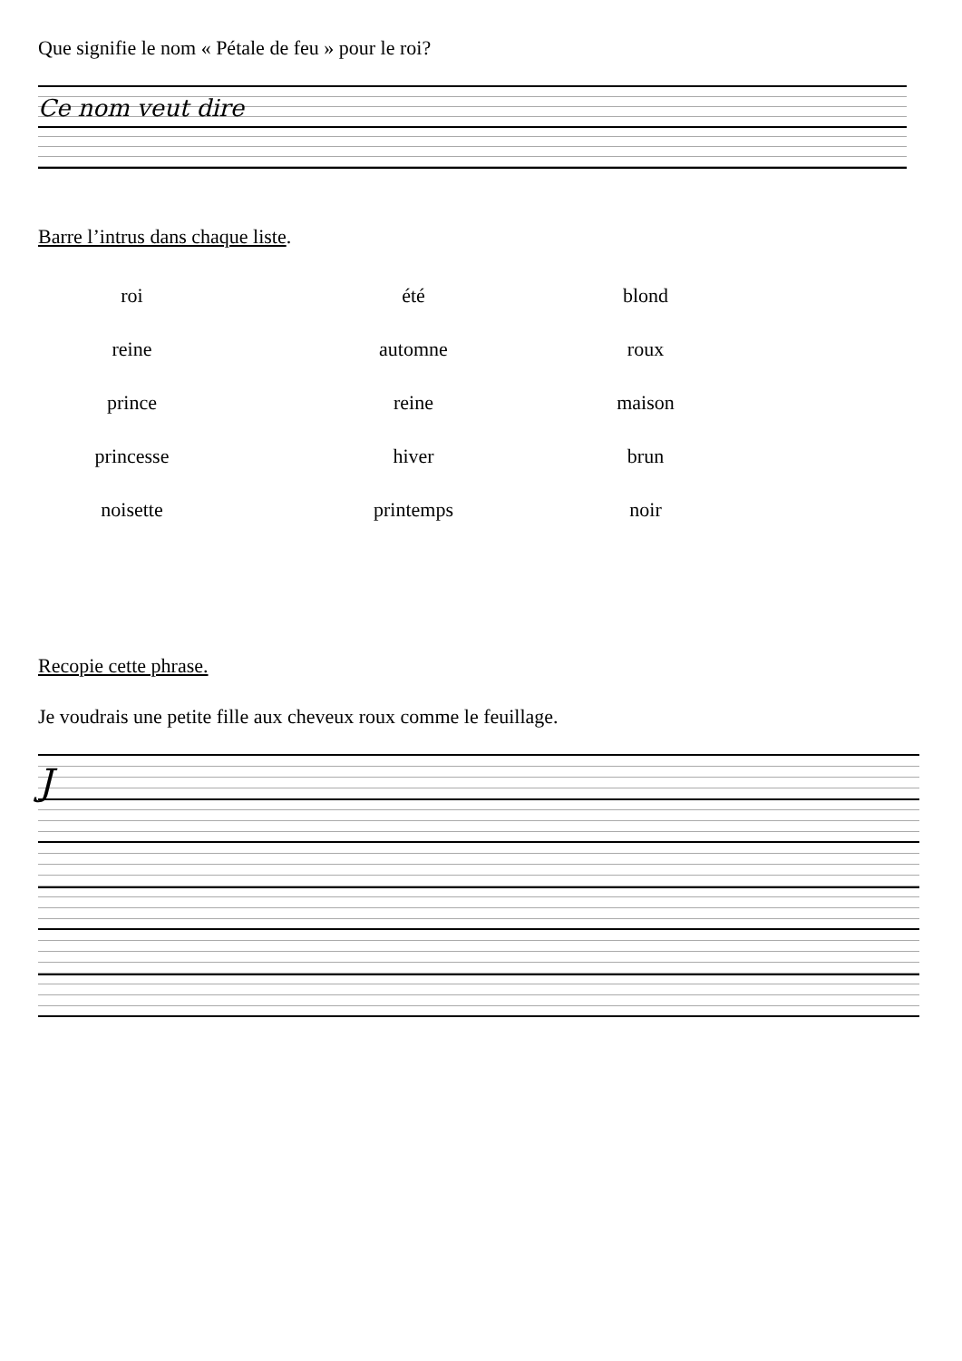Que signifie le nom « Pétale de feu » pour le roi?
Ce nom veut dire
Barre l’intrus dans chaque liste.
| roi | été | blond |
| reine | automne | roux |
| prince | reine | maison |
| princesse | hiver | brun |
| noisette | printemps | noir |
Recopie cette phrase.
Je voudrais une petite fille aux cheveux roux comme le feuillage.
J